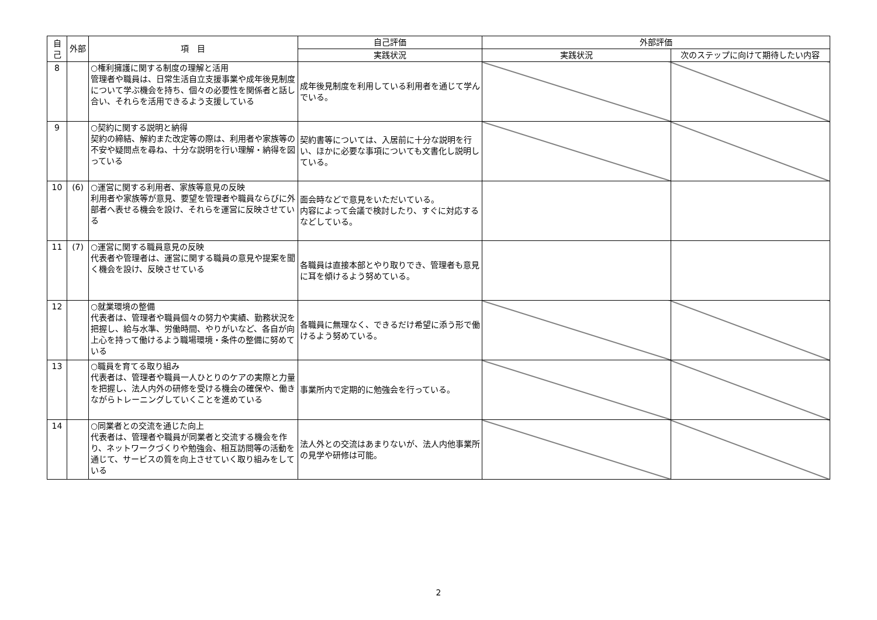| 自己 | 外部 | 項 目 | 自己評価 | 外部評価 | |
| --- | --- | --- | --- | --- | --- |
| | | | 実践状況 | 実践状況 | 次のステップに向けて期待したい内容 |
| 8 | | ○権利擁護に関する制度の理解と活用 管理者や職員は、日常生活自立支援事業や成年後見制度について学ぶ機会を持ち、個々の必要性を関係者と話し合い、それらを活用できるよう支援している | 成年後見制度を利用している利用者を通じて学んでいる。 | | |
| 9 | | ○契約に関する説明と納得 契約の締結、解約また改定等の際は、利用者や家族等の不安や疑問点を尋ね、十分な説明を行い理解・納得を図っている | 契約書等については、入居前に十分な説明を行い、ほかに必要な事項についても文書化し説明している。 | | |
| 10 | (6) | ○運営に関する利用者、家族等意見の反映 利用者や家族等が意見、要望を管理者や職員ならびに外部者へ表せる機会を設け、それらを運営に反映させている | 面会時などで意見をいただいている。 内容によって会議で検討したり、すぐに対応するなどしている。 | | |
| 11 | (7) | ○運営に関する職員意見の反映 代表者や管理者は、運営に関する職員の意見や提案を聞く機会を設け、反映させている | 各職員は直接本部とやり取りでき、管理者も意見に耳を傾けるよう努めている。 | | |
| 12 | | ○就業環境の整備 代表者は、管理者や職員個々の努力や実績、勤務状況を把握し、給与水準、労働時間、やりがいなど、各自が向上心を持って働けるよう職場環境・条件の整備に努めている | 各職員に無理なく、できるだけ希望に添う形で働けるよう努めている。 | | |
| 13 | | ○職員を育てる取り組み 代表者は、管理者や職員一人ひとりのケアの実際と力量を把握し、法人内外の研修を受ける機会の確保や、働きながらトレーニングしていくことを進めている | 事業所内で定期的に勉強会を行っている。 | | |
| 14 | | ○同業者との交流を通じた向上 代表者は、管理者や職員が同業者と交流する機会を作り、ネットワークづくりや勉強会、相互訪問等の活動を通じて、サービスの質を向上させていく取り組みをしている | 法人外との交流はあまりないが、法人内他事業所の見学や研修は可能。 | | |
2